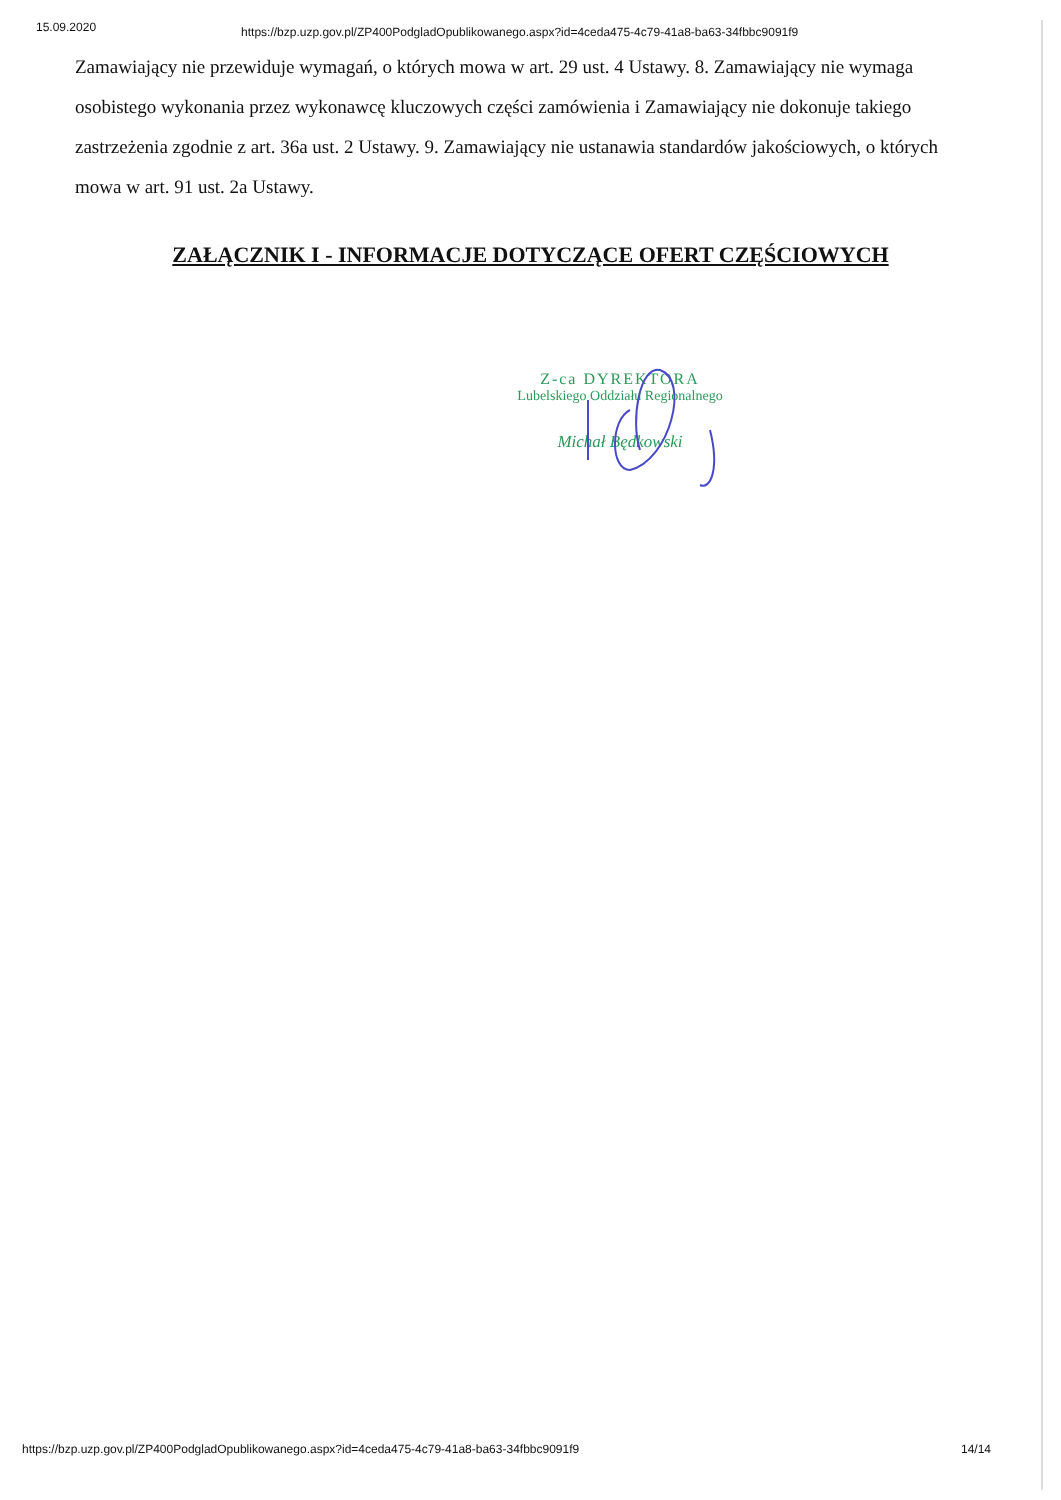15.09.2020 https://bzp.uzp.gov.pl/ZP400PodgladOpublikowanego.aspx?id=4ceda475-4c79-41a8-ba63-34fbbc9091f9
Zamawiający nie przewiduje wymagań, o których mowa w art. 29 ust. 4 Ustawy. 8. Zamawiający nie wymaga osobistego wykonania przez wykonawcę kluczowych części zamówienia i Zamawiający nie dokonuje takiego zastrzeżenia zgodnie z art. 36a ust. 2 Ustawy. 9. Zamawiający nie ustanawia standardów jakościowych, o których mowa w art. 91 ust. 2a Ustawy.
ZAŁĄCZNIK I - INFORMACJE DOTYCZĄCE OFERT CZĘŚCIOWYCH
Z-ca DYREKTORA
Lubelskiego Oddziału Regionalnego
Michał Będkowski
https://bzp.uzp.gov.pl/ZP400PodgladOpublikowanego.aspx?id=4ceda475-4c79-41a8-ba63-34fbbc9091f9 14/14